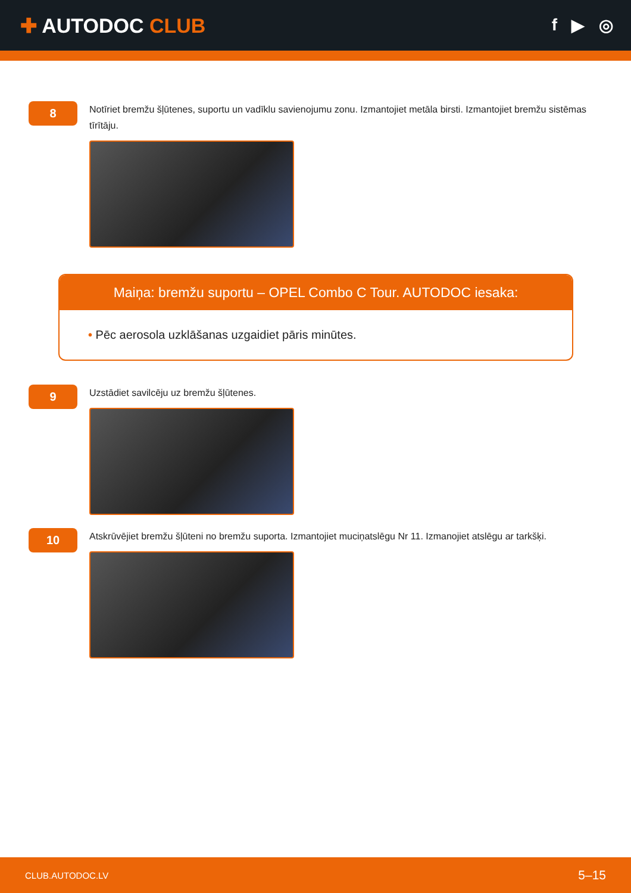✚ AUTODOC CLUB
f ▶ ◎
8
Notīriet bremžu šļūtenes, suportu un vadīklu savienojumu zonu. Izmantojiet metāla birsti. Izmantojiet bremžu sistēmas tīrītāju.
Maiņa: bremžu suportu – OPEL Combo C Tour. AUTODOC iesaka:
• Pēc aerosola uzklāšanas uzgaidiet pāris minūtes.
9
Uzstādiet savilcēju uz bremžu šļūtenes.
10
Atskrūvējiet bremžu šļūteni no bremžu suporta. Izmantojiet muciņatslēgu Nr 11. Izmanojiet atslēgu ar tarkšķi.
CLUB.AUTODOC.LV 5–15